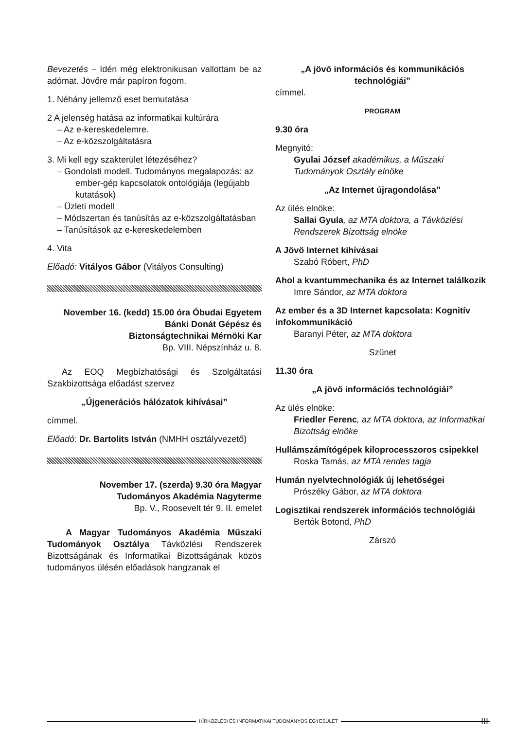Bevezetés – Idén még elektronikusan vallottam be az adómat. Jövőre már papíron fogom.
1. Néhány jellemző eset bemutatása
2 A jelenség hatása az informatikai kultúrára
– Az e-kereskedelemre.
– Az e-közszolgáltatásra
3. Mi kell egy szakterület létezéséhez?
– Gondolati modell. Tudományos megalapozás: az ember-gép kapcsolatok ontológiája (legújabb kutatások)
– Üzleti modell
– Módszertan és tanúsítás az e-közszolgáltatásban
– Tanúsítások az e-kereskedelemben
4. Vita
Előadó: Vitályos Gábor (Vitályos Consulting)
November 16. (kedd) 15.00 óra Óbudai Egyetem
Bánki Donát Gépész és
Biztonságtechnikai Mérnöki Kar
Bp. VIII. Népszínház u. 8.
Az EOQ Megbízhatósági és Szolgáltatási Szakbizottsága előadást szervez
„Újgenerációs hálózatok kihívásai”
címmel.
Előadó: Dr. Bartolits István (NMHH osztályvezető)
November 17. (szerda) 9.30 óra Magyar
Tudományos Akadémia Nagyterme
Bp. V., Roosevelt tér 9. II. emelet
A Magyar Tudományos Akadémia Műszaki Tudományok Osztálya Távközlési Rendszerek Bizottságának és Informatikai Bizottságának közös tudományos ülésén előadások hangzanak el
„A jövő információs és kommunikációs technológiái”
címmel.
PROGRAM
9.30 óra
Megnyitó:
Gyulai József akadémikus, a Műszaki Tudományok Osztály elnöke
„Az Internet újragondolása”
Az ülés elnöke:
Sallai Gyula, az MTA doktora, a Távközlési Rendszerek Bizottság elnöke
A Jövő Internet kihívásai
Szabó Róbert, PhD
Ahol a kvantummechanika és az Internet találkozik
Imre Sándor, az MTA doktora
Az ember és a 3D Internet kapcsolata: Kognitív infokommunikáció
Baranyi Péter, az MTA doktora
Szünet
11.30 óra
„A jövő információs technológiái”
Az ülés elnöke:
Friedler Ferenc, az MTA doktora, az Informatikai Bizottság elnöke
Hullámszámítógépek kiloprocesszoros csipekkel
Roska Tamás, az MTA rendes tagja
Humán nyelvtechnológiák új lehetőségei
Prószéky Gábor, az MTA doktora
Logisztikai rendszerek információs technológiái
Bertók Botond, PhD
Zárszó
HÍRKÖZLÉSI ÉS INFORMATIKAI TUDOMÁNYOS EGYESÜLET
III